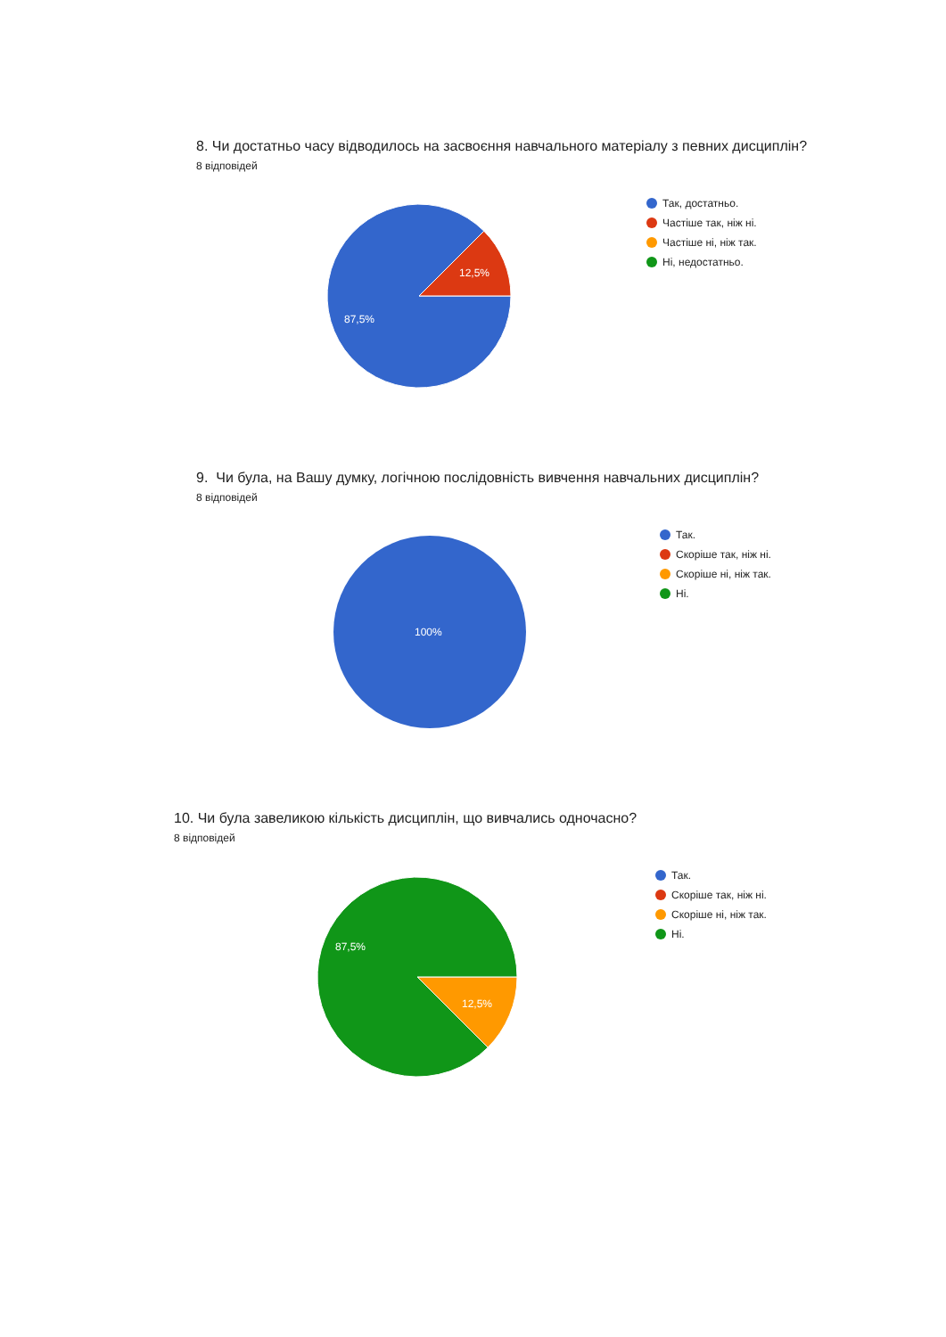8. Чи достатньо часу відводилось на засвоєння навчального матеріалу з певних дисциплін?
8 відповідей
87,5%
12,5%
Так, достатньо.
Частіше так, ніж ні.
Частіше ні, ніж так.
Ні, недостатньо.
9. Чи була, на Вашу думку, логічною послідовність вивчення навчальних дисциплін?
8 відповідей
100%
Так.
Скоріше так, ніж ні.
Скоріше ні, ніж так.
Ні.
10. Чи була завеликою кількість дисциплін, що вивчались одночасно?
8 відповідей
87,5%
12,5%
Так.
Скоріше так, ніж ні.
Скоріше ні, ніж так.
Ні.